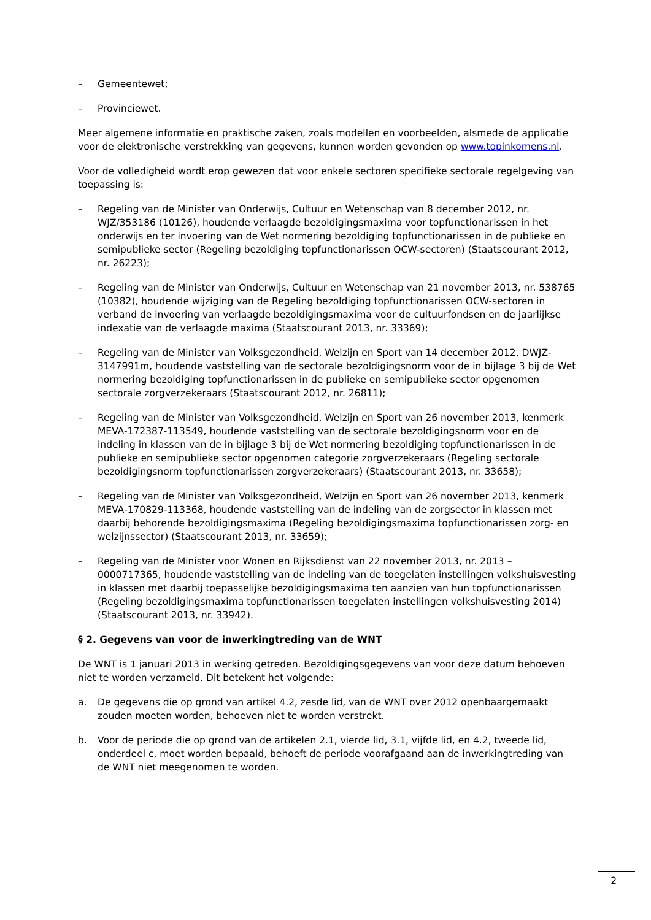– Gemeentewet;
– Provinciewet.
Meer algemene informatie en praktische zaken, zoals modellen en voorbeelden, alsmede de applicatie voor de elektronische verstrekking van gegevens, kunnen worden gevonden op www.topinkomens.nl.
Voor de volledigheid wordt erop gewezen dat voor enkele sectoren specifieke sectorale regelgeving van toepassing is:
– Regeling van de Minister van Onderwijs, Cultuur en Wetenschap van 8 december 2012, nr. WJZ/353186 (10126), houdende verlaagde bezoldigingsmaxima voor topfunctionarissen in het onderwijs en ter invoering van de Wet normering bezoldiging topfunctionarissen in de publieke en semipublieke sector (Regeling bezoldiging topfunctionarissen OCW-sectoren) (Staatscourant 2012, nr. 26223);
– Regeling van de Minister van Onderwijs, Cultuur en Wetenschap van 21 november 2013, nr. 538765 (10382), houdende wijziging van de Regeling bezoldiging topfunctionarissen OCW-sectoren in verband de invoering van verlaagde bezoldigingsmaxima voor de cultuurfondsen en de jaarlijkse indexatie van de verlaagde maxima (Staatscourant 2013, nr. 33369);
– Regeling van de Minister van Volksgezondheid, Welzijn en Sport van 14 december 2012, DWJZ-3147991m, houdende vaststelling van de sectorale bezoldigingsnorm voor de in bijlage 3 bij de Wet normering bezoldiging topfunctionarissen in de publieke en semipublieke sector opgenomen sectorale zorgverzekeraars (Staatscourant 2012, nr. 26811);
– Regeling van de Minister van Volksgezondheid, Welzijn en Sport van 26 november 2013, kenmerk MEVA-172387-113549, houdende vaststelling van de sectorale bezoldigingsnorm voor en de indeling in klassen van de in bijlage 3 bij de Wet normering bezoldiging topfunctionarissen in de publieke en semipublieke sector opgenomen categorie zorgverzekeraars (Regeling sectorale bezoldigingsnorm topfunctionarissen zorgverzekeraars) (Staatscourant 2013, nr. 33658);
– Regeling van de Minister van Volksgezondheid, Welzijn en Sport van 26 november 2013, kenmerk MEVA-170829-113368, houdende vaststelling van de indeling van de zorgsector in klassen met daarbij behorende bezoldigingsmaxima (Regeling bezoldigingsmaxima topfunctionarissen zorg- en welzijnssector) (Staatscourant 2013, nr. 33659);
– Regeling van de Minister voor Wonen en Rijksdienst van 22 november 2013, nr. 2013 – 0000717365, houdende vaststelling van de indeling van de toegelaten instellingen volkshuisvesting in klassen met daarbij toepasselijke bezoldigingsmaxima ten aanzien van hun topfunctionarissen (Regeling bezoldigingsmaxima topfunctionarissen toegelaten instellingen volkshuisvesting 2014) (Staatscourant 2013, nr. 33942).
§ 2. Gegevens van voor de inwerkingtreding van de WNT
De WNT is 1 januari 2013 in werking getreden. Bezoldigingsgegevens van voor deze datum behoeven niet te worden verzameld. Dit betekent het volgende:
a. De gegevens die op grond van artikel 4.2, zesde lid, van de WNT over 2012 openbaargemaakt zouden moeten worden, behoeven niet te worden verstrekt.
b. Voor de periode die op grond van de artikelen 2.1, vierde lid, 3.1, vijfde lid, en 4.2, tweede lid, onderdeel c, moet worden bepaald, behoeft de periode voorafgaand aan de inwerkingtreding van de WNT niet meegenomen te worden.
2